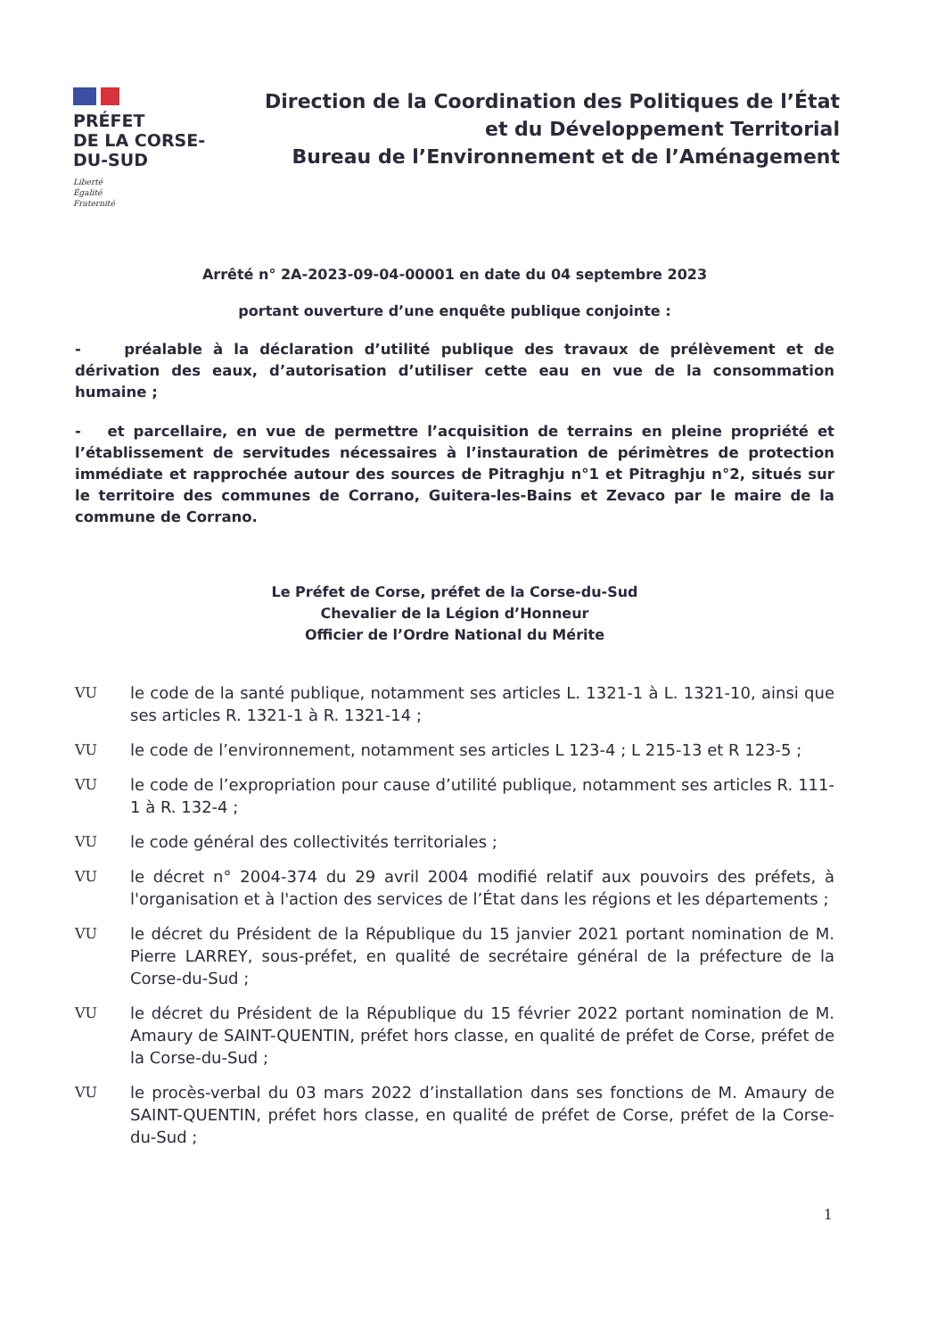PRÉFET
DE LA CORSE-
DU-SUD
Liberté
Égalité
Fraternité
Direction de la Coordination des Politiques de l’État
et du Développement Territorial
Bureau de l’Environnement et de l’Aménagement
Arrêté n° 2A-2023-09-04-00001 en date du 04 septembre 2023
portant ouverture d’une enquête publique conjointe :
- préalable à la déclaration d’utilité publique des travaux de prélèvement et de dérivation des eaux, d’autorisation d’utiliser cette eau en vue de la consommation humaine ;
- et parcellaire, en vue de permettre l’acquisition de terrains en pleine propriété et l’établissement de servitudes nécessaires à l’instauration de périmètres de protection immédiate et rapprochée autour des sources de Pitraghju n°1 et Pitraghju n°2, situés sur le territoire des communes de Corrano, Guitera-les-Bains et Zevaco par le maire de la commune de Corrano.
Le Préfet de Corse, préfet de la Corse-du-Sud
Chevalier de la Légion d’Honneur
Officier de l’Ordre National du Mérite
VU le code de la santé publique, notamment ses articles L. 1321-1 à L. 1321-10, ainsi que ses articles R. 1321-1 à R. 1321-14 ;
VU le code de l’environnement, notamment ses articles L 123-4 ; L 215-13 et R 123-5 ;
VU le code de l’expropriation pour cause d’utilité publique, notamment ses articles R. 111-1 à R. 132-4 ;
VU le code général des collectivités territoriales ;
VU le décret n° 2004-374 du 29 avril 2004 modifié relatif aux pouvoirs des préfets, à l'organisation et à l'action des services de l’État dans les régions et les départements ;
VU le décret du Président de la République du 15 janvier 2021 portant nomination de M. Pierre LARREY, sous-préfet, en qualité de secrétaire général de la préfecture de la Corse-du-Sud ;
VU le décret du Président de la République du 15 février 2022 portant nomination de M. Amaury de SAINT-QUENTIN, préfet hors classe, en qualité de préfet de Corse, préfet de la Corse-du-Sud ;
VU le procès-verbal du 03 mars 2022 d’installation dans ses fonctions de M. Amaury de SAINT-QUENTIN, préfet hors classe, en qualité de préfet de Corse, préfet de la Corse-du-Sud ;
1